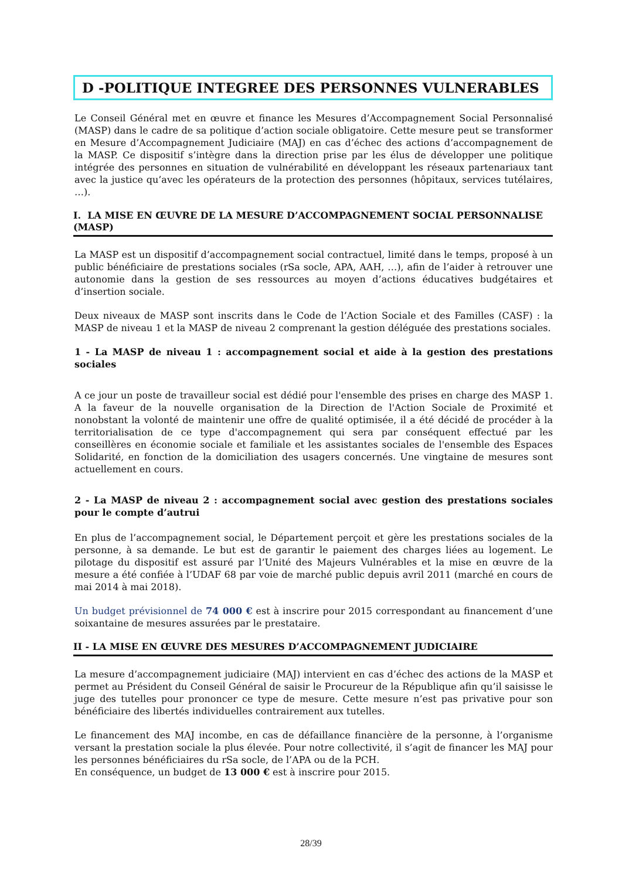D -POLITIQUE INTEGREE DES PERSONNES VULNERABLES
Le Conseil Général met en œuvre et finance les Mesures d’Accompagnement Social Personnalisé (MASP) dans le cadre de sa politique d’action sociale obligatoire. Cette mesure peut se transformer en Mesure d’Accompagnement Judiciaire (MAJ) en cas d’échec des actions d’accompagnement de la MASP. Ce dispositif s’intègre dans la direction prise par les élus de développer une politique intégrée des personnes en situation de vulnérabilité en développant les réseaux partenariaux tant avec la justice qu’avec les opérateurs de la protection des personnes (hôpitaux, services tutélaires, …).
I. LA MISE EN ŒUVRE DE LA MESURE D’ACCOMPAGNEMENT SOCIAL PERSONNALISE (MASP)
La MASP est un dispositif d’accompagnement social contractuel, limité dans le temps, proposé à un public bénéficiaire de prestations sociales (rSa socle, APA, AAH, …), afin de l’aider à retrouver une autonomie dans la gestion de ses ressources au moyen d’actions éducatives budgétaires et d’insertion sociale.
Deux niveaux de MASP sont inscrits dans le Code de l’Action Sociale et des Familles (CASF) : la MASP de niveau 1 et la MASP de niveau 2 comprenant la gestion déléguée des prestations sociales.
1 - La MASP de niveau 1 : accompagnement social et aide à la gestion des prestations sociales
A ce jour un poste de travailleur social est dédié pour l'ensemble des prises en charge des MASP 1. A la faveur de la nouvelle organisation de la Direction de l'Action Sociale de Proximité et nonobstant la volonté de maintenir une offre de qualité optimisée, il a été décidé de procéder à la territorialisation de ce type d'accompagnement qui sera par conséquent effectué par les conseillères en économie sociale et familiale et les assistantes sociales de l'ensemble des Espaces Solidarité, en fonction de la domiciliation des usagers concernés. Une vingtaine de mesures sont actuellement en cours.
2 - La MASP de niveau 2 : accompagnement social avec gestion des prestations sociales pour le compte d’autrui
En plus de l’accompagnement social, le Département perçoit et gère les prestations sociales de la personne, à sa demande. Le but est de garantir le paiement des charges liées au logement. Le pilotage du dispositif est assuré par l’Unité des Majeurs Vulnérables et la mise en œuvre de la mesure a été confiée à l’UDAF 68 par voie de marché public depuis avril 2011 (marché en cours de mai 2014 à mai 2018).
Un budget prévisionnel de 74 000 € est à inscrire pour 2015 correspondant au financement d’une soixantaine de mesures assurées par le prestataire.
II - LA MISE EN ŒUVRE DES MESURES D’ACCOMPAGNEMENT JUDICIAIRE
La mesure d’accompagnement judiciaire (MAJ) intervient en cas d’échec des actions de la MASP et permet au Président du Conseil Général de saisir le Procureur de la République afin qu’il saisisse le juge des tutelles pour prononcer ce type de mesure. Cette mesure n’est pas privative pour son bénéficiaire des libertés individuelles contrairement aux tutelles.
Le financement des MAJ incombe, en cas de défaillance financière de la personne, à l’organisme versant la prestation sociale la plus élevée. Pour notre collectivité, il s’agit de financer les MAJ pour les personnes bénéficiaires du rSa socle, de l’APA ou de la PCH.
En conséquence, un budget de 13 000 € est à inscrire pour 2015.
28/39